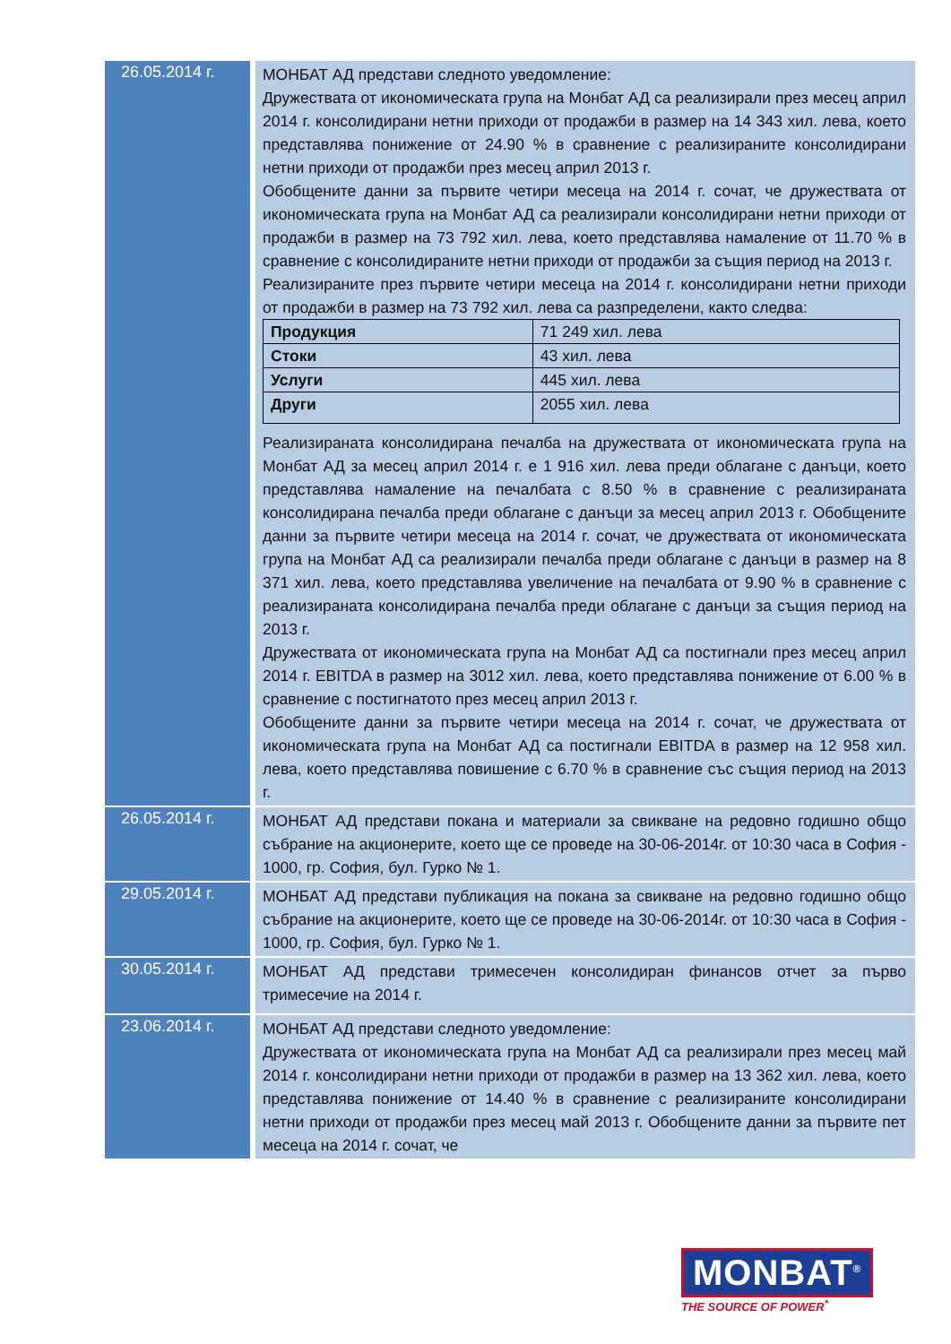| 26.05.2014 г. | МОНБАТ АД представи следното уведомление: Дружествата от икономическата група на Монбат АД са реализирали през месец април 2014 г. консолидирани нетни приходи от продажби в размер на 14 343 хил. лева, което представлява понижение от 24.90 % в сравнение с реализираните консолидирани нетни приходи от продажби през месец април 2013 г. Обобщените данни за първите четири месеца на 2014 г. сочат, че дружествата от икономическата група на Монбат АД са реализирали консолидирани нетни приходи от продажби в размер на 73 792 хил. лева, което представлява намаление от 11.70 % в сравнение с консолидираните нетни приходи от продажби за същия период на 2013 г. Реализираните през първите четири месеца на 2014 г. консолидирани нетни приходи от продажби в размер на 73 792 хил. лева са разпределени, както следва: / Продукция / 71 249 хил. лева / / Стоки / 43 хил. лева / / Услуги / 445 хил. лева / / Други / 2055 хил. лева / Реализираната консолидирана печалба на дружествата от икономическата група на Монбат АД за месец април 2014 г. е 1 916 хил. лева преди облагане с данъци, което представлява намаление на печалбата с 8.50 % в сравнение с реализираната консолидирана печалба преди облагане с данъци за месец април 2013 г. Обобщените данни за първите четири месеца на 2014 г. сочат, че дружествата от икономическата група на Монбат АД са реализирали печалба преди облагане с данъци в размер на 8 371 хил. лева, което представлява увеличение на печалбата от 9.90 % в сравнение с реализираната консолидирана печалба преди облагане с данъци за същия период на 2013 г. Дружествата от икономическата група на Монбат АД са постигнали през месец април 2014 г. EBITDA в размер на 3012 хил. лева, което представлява понижение от 6.00 % в сравнение с постигнатото през месец април 2013 г. Обобщените данни за първите четири месеца на 2014 г. сочат, че дружествата от икономическата група на Монбат АД са постигнали EBITDA в размер на 12 958 хил. лева, което представлява повишение с 6.70 % в сравнение със същия период на 2013 г. |
| 26.05.2014 г. | МОНБАТ АД представи покана и материали за свикване на редовно годишно общо събрание на акционерите, което ще се проведе на 30-06-2014г. от 10:30 часа в София - 1000, гр. София, бул. Гурко № 1. |
| 29.05.2014 г. | МОНБАТ АД представи публикация на покана за свикване на редовно годишно общо събрание на акционерите, което ще се проведе на 30-06-2014г. от 10:30 часа в София - 1000, гр. София, бул. Гурко № 1. |
| 30.05.2014 г. | МОНБАТ АД представи тримесечен консолидиран финансов отчет за първо тримесечие на 2014 г. |
| 23.06.2014 г. | МОНБАТ АД представи следното уведомление: Дружествата от икономическата група на Монбат АД са реализирали през месец май 2014 г. консолидирани нетни приходи от продажби в размер на 13 362 хил. лева, което представлява понижение от 14.40 % в сравнение с реализираните консолидирани нетни приходи от продажби през месец май 2013 г. Обобщените данни за първите пет месеца на 2014 г. сочат, че |
MONBAT<sup>®</sup>
THE SOURCE OF POWER<sup>*</sup>